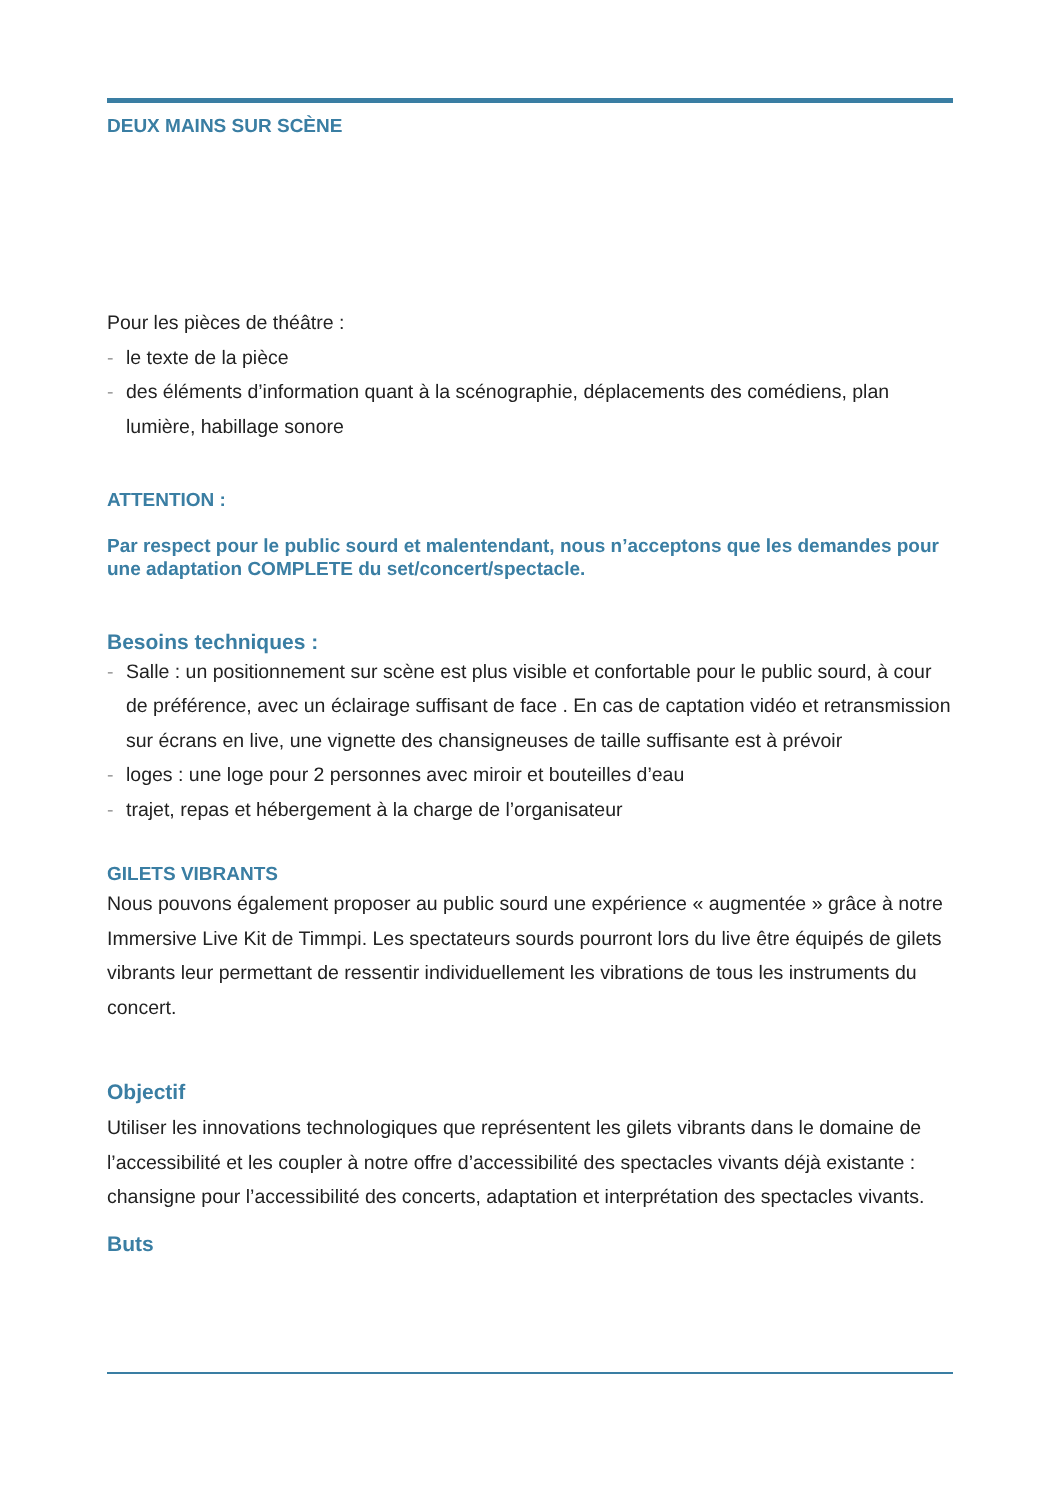DEUX MAINS SUR SCÈNE
Pour les pièces de théâtre :
- le texte de la pièce
- des éléments d’information quant à la scénographie, déplacements des comédiens, plan lumière, habillage sonore
ATTENTION :
Par respect pour le public sourd et malentendant, nous n’acceptons que les demandes pour une adaptation COMPLETE du set/concert/spectacle.
Besoins techniques :
- Salle : un positionnement sur scène est plus visible et confortable pour le public sourd, à cour de préférence, avec un éclairage suffisant de face . En cas de captation vidéo et retransmission sur écrans en live, une vignette des chansigneuses de taille suffisante est à prévoir
- loges : une loge pour 2 personnes avec miroir et bouteilles d’eau
- trajet, repas et hébergement à la charge de l’organisateur
GILETS VIBRANTS
Nous pouvons également proposer au public sourd une expérience « augmentée » grâce à notre Immersive Live Kit de Timmpi. Les spectateurs sourds pourront lors du live être équipés de gilets vibrants leur permettant de ressentir individuellement les vibrations de tous les instruments du concert.
Objectif
Utiliser les innovations technologiques que représentent les gilets vibrants dans le domaine de l’accessibilité et les coupler à notre offre d’accessibilité des spectacles vivants déjà existante : chansigne pour l’accessibilité des concerts, adaptation et interprétation des spectacles vivants.
Buts